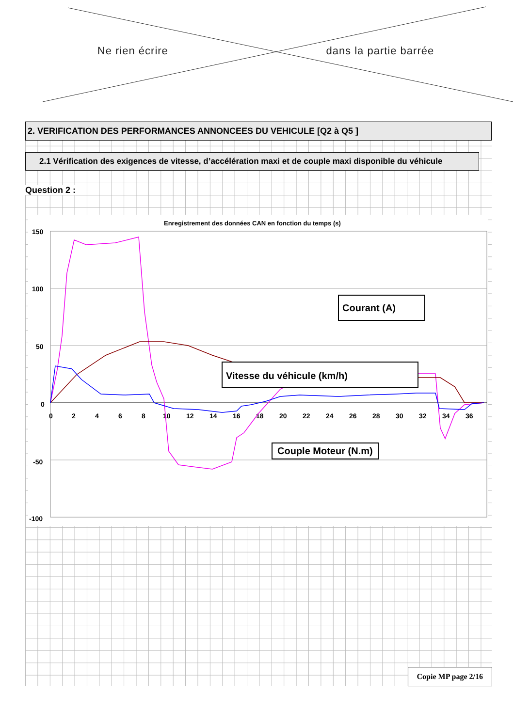Ne rien écrire dans la partie barrée
2. VERIFICATION DES PERFORMANCES ANNONCEES DU VEHICULE [Q2 à Q5 ]
2.1 Vérification des exigences de vitesse, d’accélération maxi et de couple maxi disponible du véhicule
Question 2 :
Enregistrement des données CAN en fonction du temps (s)
150
100
50
0
-50
-100
0
2
4
6
8
10
12
14
16
18
20
22
24
26
28
30
32
34
36
Courant (A)
Vitesse du véhicule (km/h)
Couple Moteur (N.m)
Copie MP page 2/16